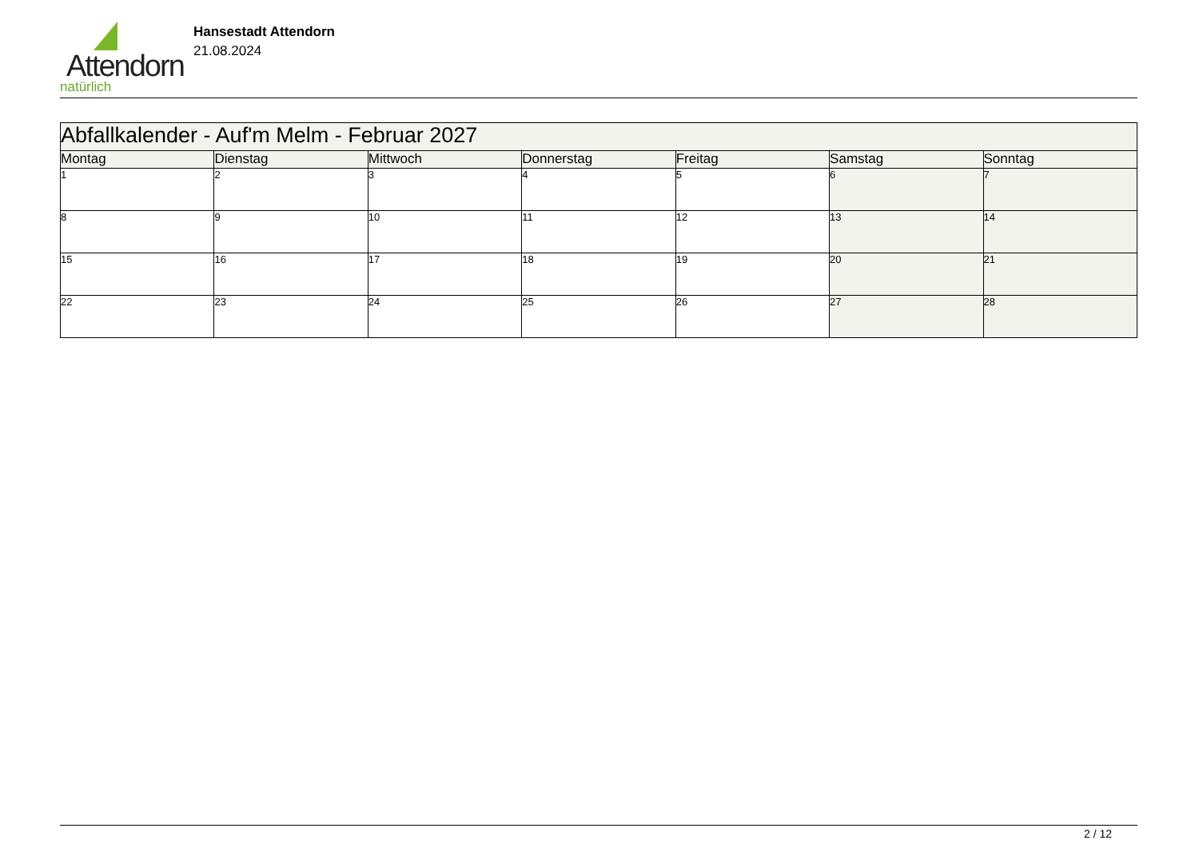Attendorn
natürlich
Hansestadt Attendorn
21.08.2024
| Abfallkalender - Auf'm Melm - Februar 2027 | | | | | | |
| Montag | Dienstag | Mittwoch | Donnerstag | Freitag | Samstag | Sonntag |
| 1 | 2 | 3 | 4 | 5 | 6 | 7 |
| 8 | 9 | 10 | 11 | 12 | 13 | 14 |
| 15 | 16 | 17 | 18 | 19 | 20 | 21 |
| 22 | 23 | 24 | 25 | 26 | 27 | 28 |
2 / 12